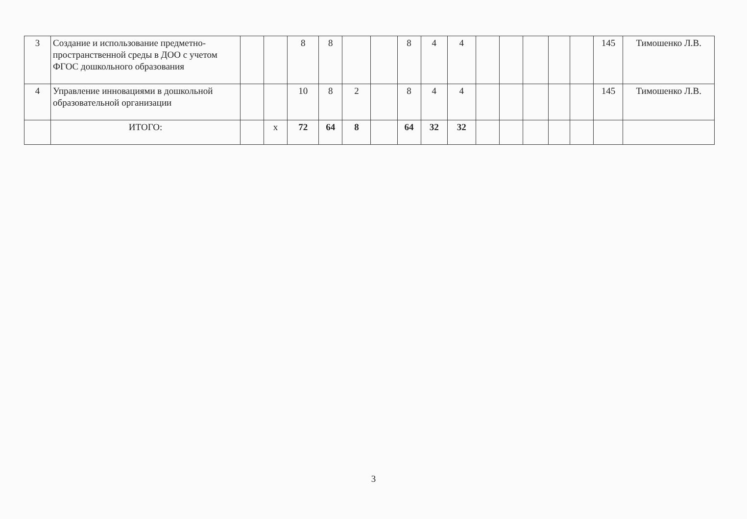| 3 | Создание и использование предметно-пространственной среды в ДОО с учетом ФГОС дошкольного образования | | | 8 | 8 | | | 8 | 4 | 4 | | | | | | 145 | Тимошенко Л.В. |
| 4 | Управление инновациями в дошкольной образовательной организации | | | 10 | 8 | 2 | | 8 | 4 | 4 | | | | | | 145 | Тимошенко Л.В. |
| | ИТОГО: | | x | 72 | 64 | 8 | | 64 | 32 | 32 | | | | | | | |
3